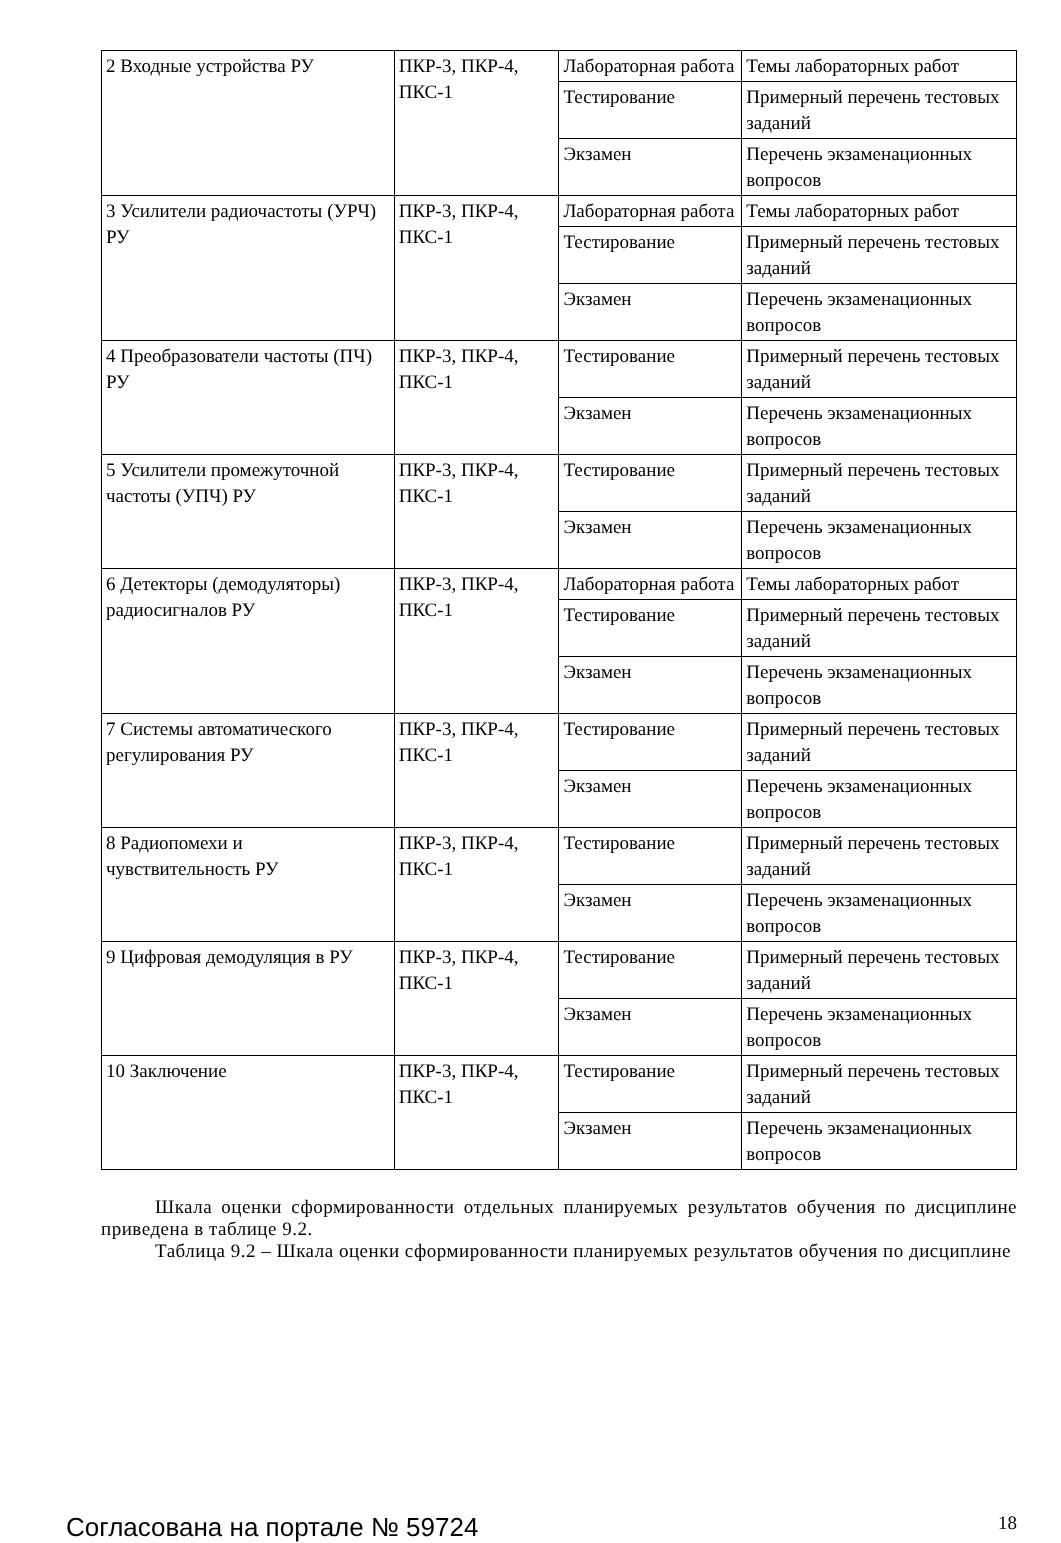| 2 Входные устройства РУ | ПКР-3, ПКР-4, ПКС-1 | Лабораторная работа | Темы лабораторных работ |
| | | Тестирование | Примерный перечень тестовых заданий |
| | | Экзамен | Перечень экзаменационных вопросов |
| 3 Усилители радиочастоты (УРЧ) РУ | ПКР-3, ПКР-4, ПКС-1 | Лабораторная работа | Темы лабораторных работ |
| | | Тестирование | Примерный перечень тестовых заданий |
| | | Экзамен | Перечень экзаменационных вопросов |
| 4 Преобразователи частоты (ПЧ) РУ | ПКР-3, ПКР-4, ПКС-1 | Тестирование | Примерный перечень тестовых заданий |
| | | Экзамен | Перечень экзаменационных вопросов |
| 5 Усилители промежуточной частоты (УПЧ) РУ | ПКР-3, ПКР-4, ПКС-1 | Тестирование | Примерный перечень тестовых заданий |
| | | Экзамен | Перечень экзаменационных вопросов |
| 6 Детекторы (демодуляторы) радиосигналов РУ | ПКР-3, ПКР-4, ПКС-1 | Лабораторная работа | Темы лабораторных работ |
| | | Тестирование | Примерный перечень тестовых заданий |
| | | Экзамен | Перечень экзаменационных вопросов |
| 7 Системы автоматического регулирования РУ | ПКР-3, ПКР-4, ПКС-1 | Тестирование | Примерный перечень тестовых заданий |
| | | Экзамен | Перечень экзаменационных вопросов |
| 8 Радиопомехи и чувствительность РУ | ПКР-3, ПКР-4, ПКС-1 | Тестирование | Примерный перечень тестовых заданий |
| | | Экзамен | Перечень экзаменационных вопросов |
| 9 Цифровая демодуляция в РУ | ПКР-3, ПКР-4, ПКС-1 | Тестирование | Примерный перечень тестовых заданий |
| | | Экзамен | Перечень экзаменационных вопросов |
| 10 Заключение | ПКР-3, ПКР-4, ПКС-1 | Тестирование | Примерный перечень тестовых заданий |
| | | Экзамен | Перечень экзаменационных вопросов |
Шкала оценки сформированности отдельных планируемых результатов обучения по дисциплине приведена в таблице 9.2.
Таблица 9.2 – Шкала оценки сформированности планируемых результатов обучения по дисциплине
Согласована на портале № 59724 18